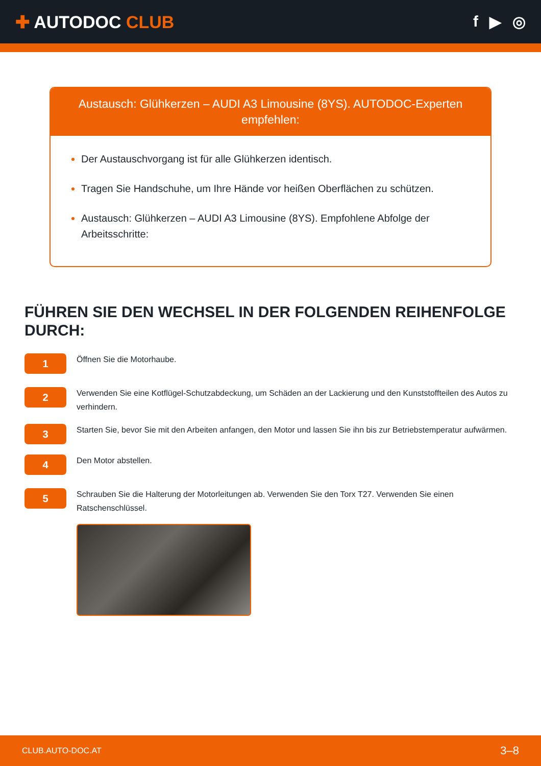✚ AUTODOC CLUB f ▶ ◎
Austausch: Glühkerzen – AUDI A3 Limousine (8YS). AUTODOC-Experten empfehlen:
Der Austauschvorgang ist für alle Glühkerzen identisch.
Tragen Sie Handschuhe, um Ihre Hände vor heißen Oberflächen zu schützen.
Austausch: Glühkerzen – AUDI A3 Limousine (8YS). Empfohlene Abfolge der Arbeitsschritte:
FÜHREN SIE DEN WECHSEL IN DER FOLGENDEN REIHENFOLGE DURCH:
1
Öffnen Sie die Motorhaube.
2
Verwenden Sie eine Kotflügel-Schutzabdeckung, um Schäden an der Lackierung und den Kunststoffteilen des Autos zu verhindern.
3
Starten Sie, bevor Sie mit den Arbeiten anfangen, den Motor und lassen Sie ihn bis zur Betriebstemperatur aufwärmen.
4
Den Motor abstellen.
5
Schrauben Sie die Halterung der Motorleitungen ab. Verwenden Sie den Torx T27. Verwenden Sie einen Ratschenschlüssel.
CLUB.AUTO-DOC.AT 3–8